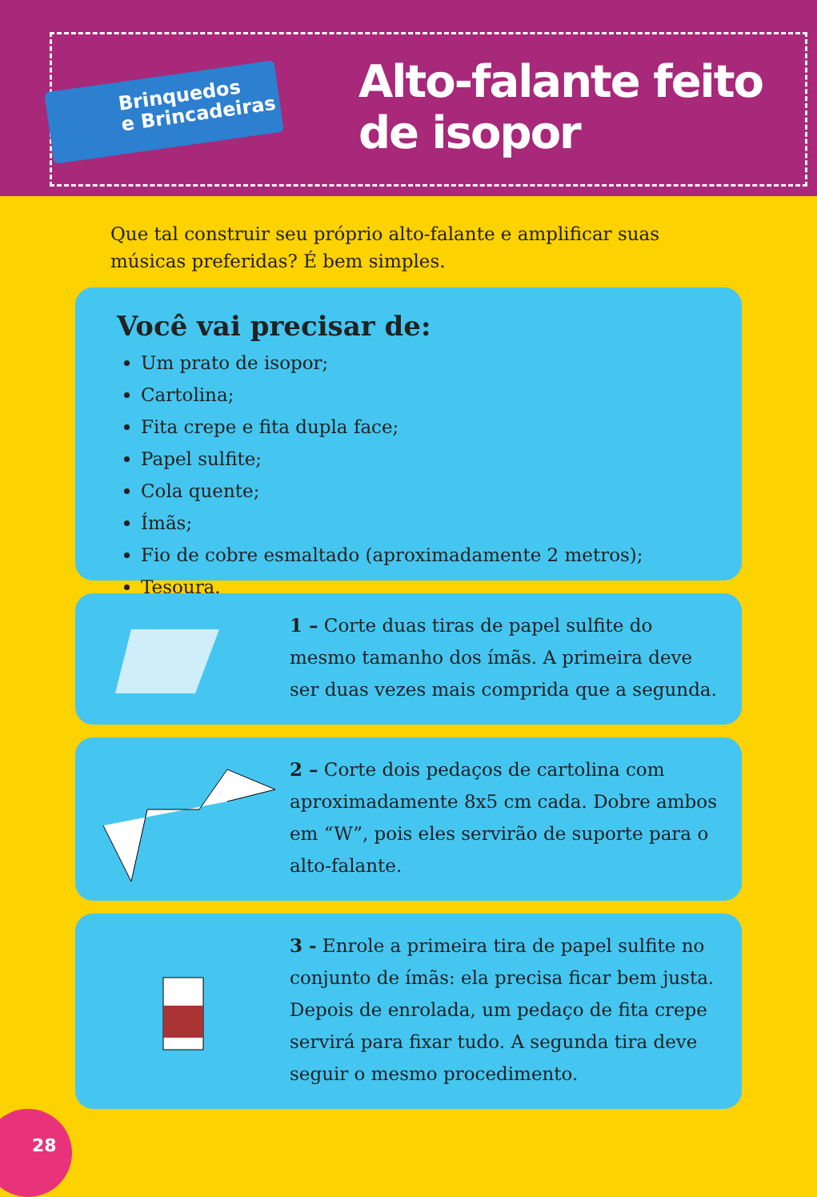Brinquedos
e Brincadeiras
Alto-falante feito
de isopor
Que tal construir seu próprio alto-falante e amplificar suas músicas preferidas? É bem simples.
Você vai precisar de:
Um prato de isopor;
Cartolina;
Fita crepe e fita dupla face;
Papel sulfite;
Cola quente;
Ímãs;
Fio de cobre esmaltado (aproximadamente 2 metros);
Tesoura.
1 – Corte duas tiras de papel sulfite do mesmo tamanho dos ímãs. A primeira deve ser duas vezes mais comprida que a segunda.
2 – Corte dois pedaços de cartolina com aproximadamente 8x5 cm cada. Dobre ambos em “W”, pois eles servirão de suporte para o alto-falante.
3 - Enrole a primeira tira de papel sulfite no conjunto de ímãs: ela precisa ficar bem justa. Depois de enrolada, um pedaço de fita crepe servirá para fixar tudo. A segunda tira deve seguir o mesmo procedimento.
28